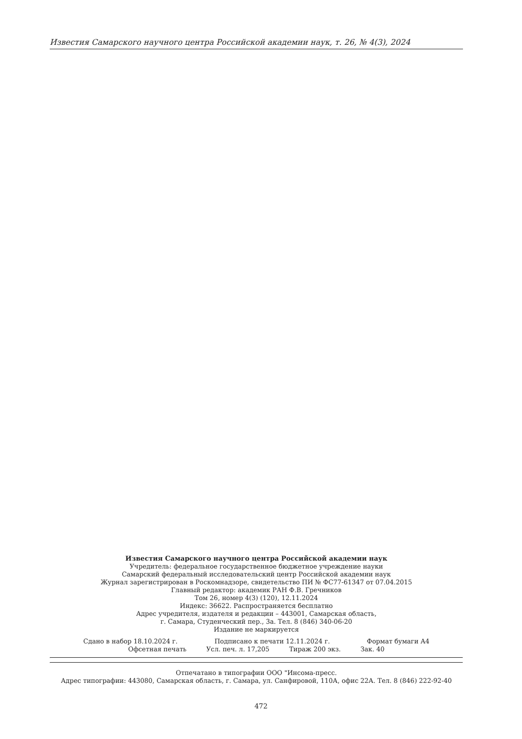Известия Самарского научного центра Российской академии наук, т. 26, № 4(3), 2024
Известия Самарского научного центра Российской академии наук
Учредитель: федеральное государственное бюджетное учреждение науки
Самарский федеральный исследовательский центр Российской академии наук
Журнал зарегистрирован в Роскомнадзоре, свидетельство ПИ № ФС77-61347 от 07.04.2015
Главный редактор: академик РАН Ф.В. Гречников
Том 26, номер 4(3) (120), 12.11.2024
Индекс: 36622. Распространяется бесплатно
Адрес учредителя, издателя и редакции – 443001, Самарская область,
г. Самара, Студенческий пер., 3а. Тел. 8 (846) 340-06-20
Издание не маркируется
Сдано в набор 18.10.2024 г. Подписано к печати 12.11.2024 г. Формат бумаги А4
Офсетная печать Усл. печ. л. 17,205 Тираж 200 экз. Зак. 40
Отпечатано в типографии ООО "Инсома-пресс.
Адрес типографии: 443080, Самарская область, г. Самара, ул. Санфировой, 110А, офис 22А. Тел. 8 (846) 222-92-40
472